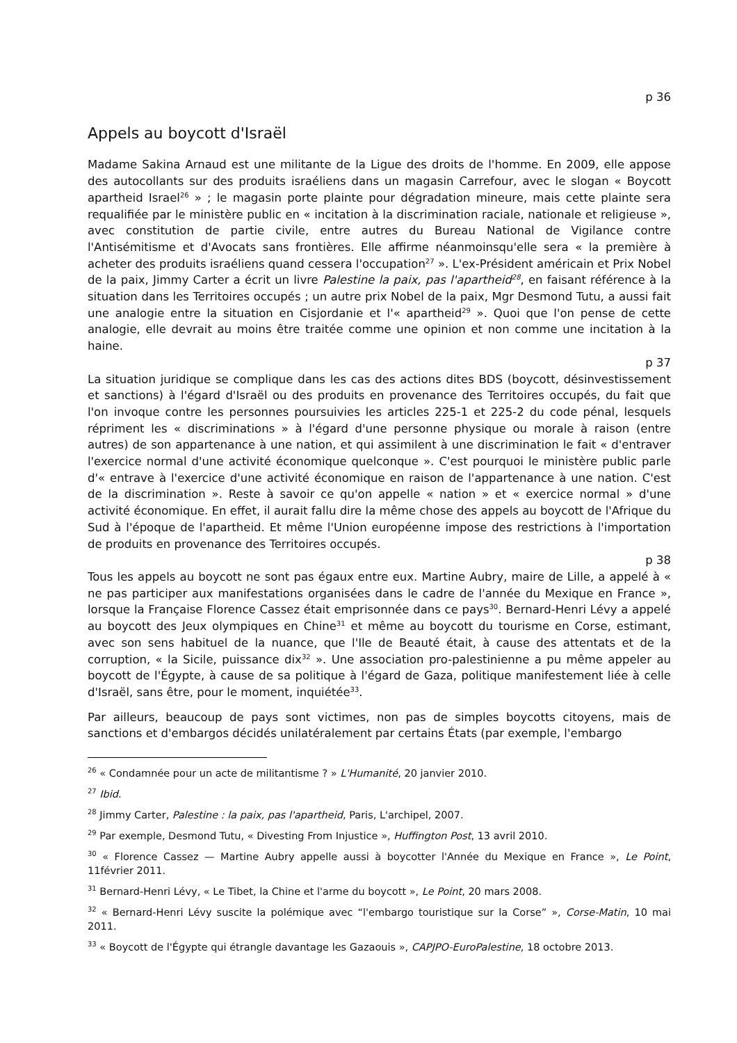p 36
Appels au boycott d'Israël
Madame Sakina Arnaud est une militante de la Ligue des droits de l'homme. En 2009, elle appose des autocollants sur des produits israéliens dans un magasin Carrefour, avec le slogan « Boycott apartheid Israel<sup>26</sup> » ; le magasin porte plainte pour dégradation mineure, mais cette plainte sera requalifiée par le ministère public en « incitation à la discrimination raciale, nationale et religieuse », avec constitution de partie civile, entre autres du Bureau National de Vigilance contre l'Antisémitisme et d'Avocats sans frontières. Elle affirme néanmoinsqu'elle sera « la première à acheter des produits israéliens quand cessera l'occupation<sup>27</sup> ». L'ex-Président américain et Prix Nobel de la paix, Jimmy Carter a écrit un livre Palestine la paix, pas l'apartheid<sup>28</sup>, en faisant référence à la situation dans les Territoires occupés ; un autre prix Nobel de la paix, Mgr Desmond Tutu, a aussi fait une analogie entre la situation en Cisjordanie et l'« apartheid<sup>29</sup> ». Quoi que l'on pense de cette analogie, elle devrait au moins être traitée comme une opinion et non comme une incitation à la haine.
p 37
La situation juridique se complique dans les cas des actions dites BDS (boycott, désinvestissement et sanctions) à l'égard d'Israël ou des produits en provenance des Territoires occupés, du fait que l'on invoque contre les personnes poursuivies les articles 225-1 et 225-2 du code pénal, lesquels répriment les « discriminations » à l'égard d'une personne physique ou morale à raison (entre autres) de son appartenance à une nation, et qui assimilent à une discrimination le fait « d'entraver l'exercice normal d'une activité économique quelconque ». C'est pourquoi le ministère public parle d'« entrave à l'exercice d'une activité économique en raison de l'appartenance à une nation. C'est de la discrimination ». Reste à savoir ce qu'on appelle « nation » et « exercice normal » d'une activité économique. En effet, il aurait fallu dire la même chose des appels au boycott de l'Afrique du Sud à l'époque de l'apartheid. Et même l'Union européenne impose des restrictions à l'importation de produits en provenance des Territoires occupés.
p 38
Tous les appels au boycott ne sont pas égaux entre eux. Martine Aubry, maire de Lille, a appelé à « ne pas participer aux manifestations organisées dans le cadre de l'année du Mexique en France », lorsque la Française Florence Cassez était emprisonnée dans ce pays<sup>30</sup>. Bernard-Henri Lévy a appelé au boycott des Jeux olympiques en Chine<sup>31</sup> et même au boycott du tourisme en Corse, estimant, avec son sens habituel de la nuance, que l'Ile de Beauté était, à cause des attentats et de la corruption, « la Sicile, puissance dix<sup>32</sup> ». Une association pro-palestinienne a pu même appeler au boycott de l'Égypte, à cause de sa politique à l'égard de Gaza, politique manifestement liée à celle d'Israël, sans être, pour le moment, inquiétée<sup>33</sup>.
Par ailleurs, beaucoup de pays sont victimes, non pas de simples boycotts citoyens, mais de sanctions et d'embargos décidés unilatéralement par certains États (par exemple, l'embargo
<sup>26</sup> « Condamnée pour un acte de militantisme ? » L'Humanité, 20 janvier 2010.
<sup>27</sup> Ibid.
<sup>28</sup> Jimmy Carter, Palestine : la paix, pas l'apartheid, Paris, L'archipel, 2007.
<sup>29</sup> Par exemple, Desmond Tutu, « Divesting From Injustice », Huffington Post, 13 avril 2010.
<sup>30</sup> « Florence Cassez — Martine Aubry appelle aussi à boycotter l'Année du Mexique en France », Le Point, 11février 2011.
<sup>31</sup> Bernard-Henri Lévy, « Le Tibet, la Chine et l'arme du boycott », Le Point, 20 mars 2008.
<sup>32</sup> « Bernard-Henri Lévy suscite la polémique avec “l'embargo touristique sur la Corse” », Corse-Matin, 10 mai 2011.
<sup>33</sup> « Boycott de l'Égypte qui étrangle davantage les Gazaouis », CAPJPO-EuroPalestine, 18 octobre 2013.